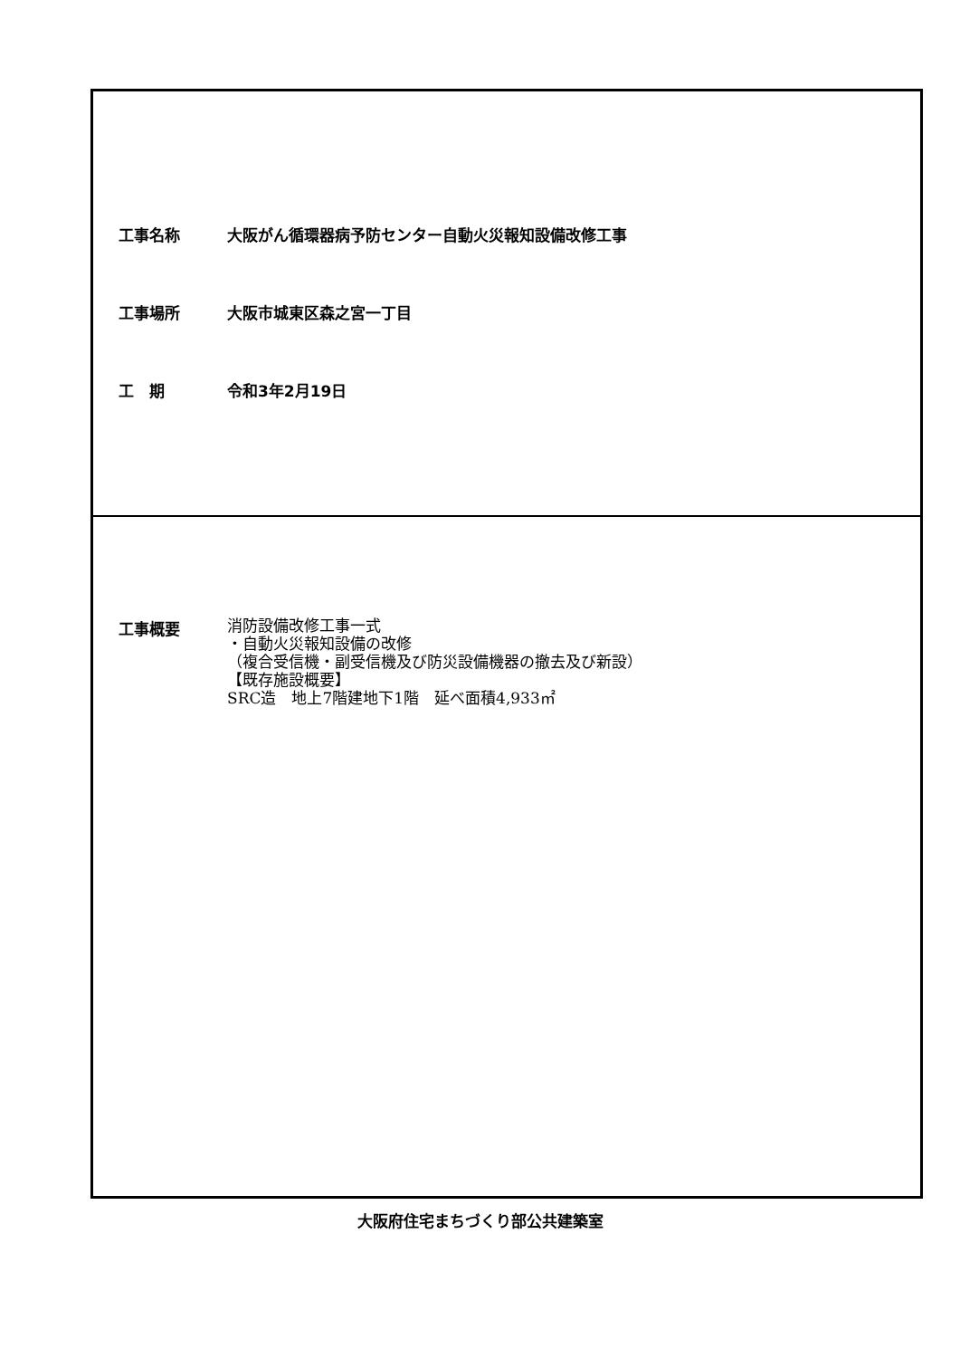工事名称 大阪がん循環器病予防センター自動火災報知設備改修工事
工事場所 大阪市城東区森之宮一丁目
工　期 令和3年2月19日
工事概要
消防設備改修工事一式
・自動火災報知設備の改修
（複合受信機・副受信機及び防災設備機器の撤去及び新設）
【既存施設概要】
SRC造　地上7階建地下1階　延べ面積4,933㎡
大阪府住宅まちづくり部公共建築室